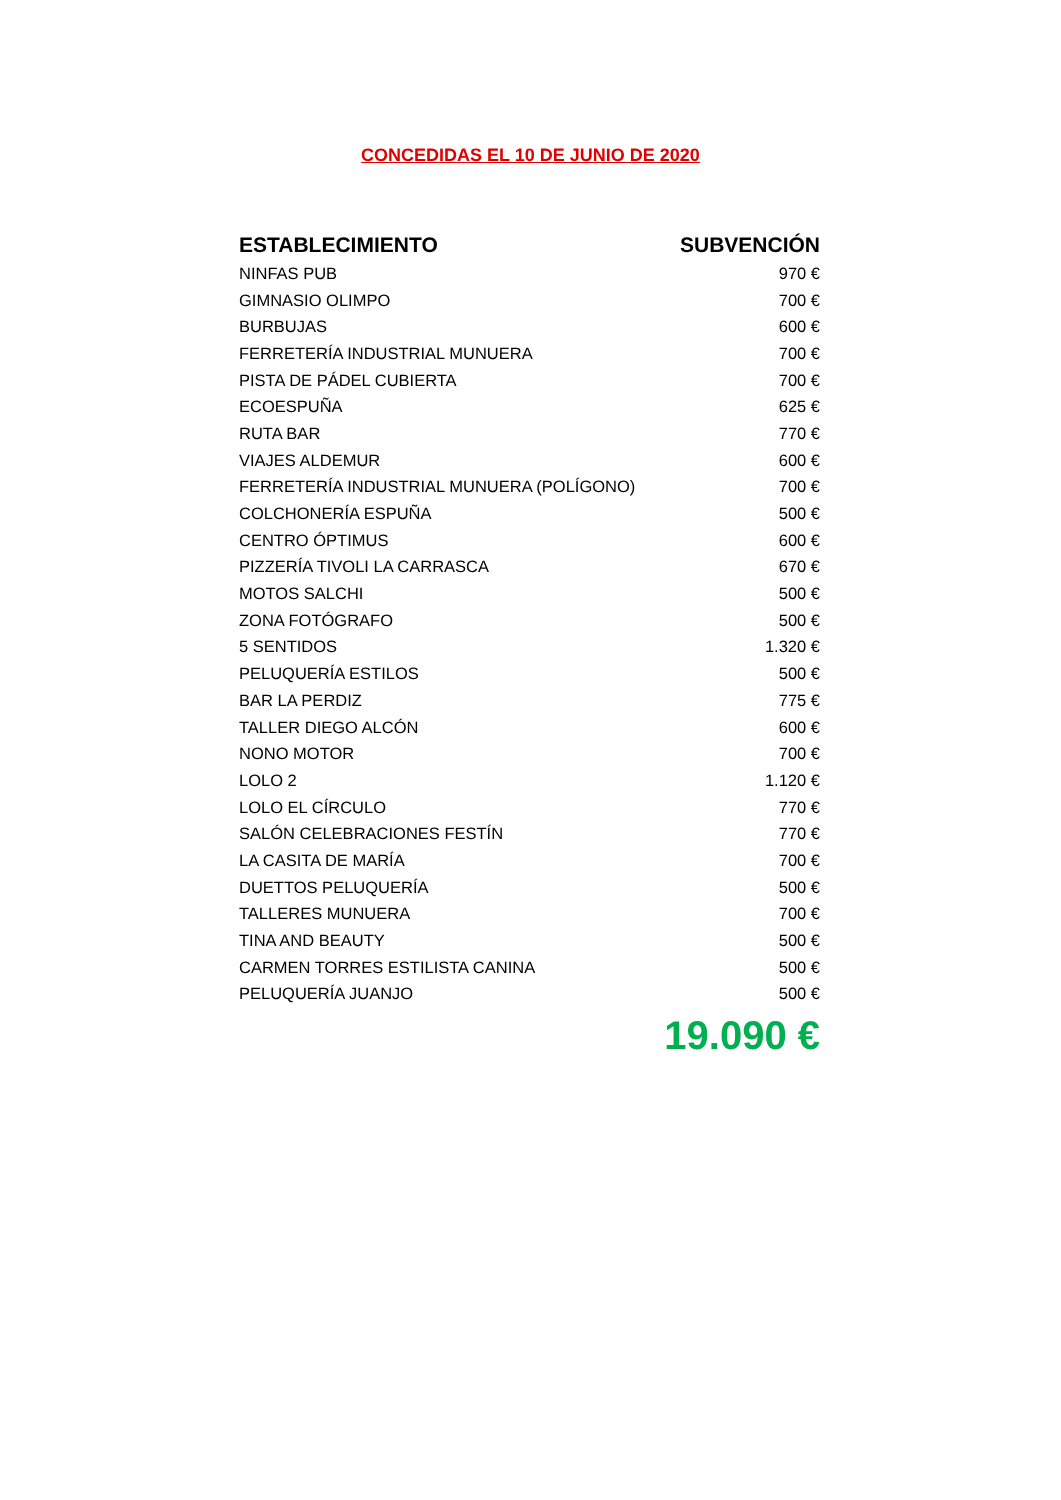CONCEDIDAS EL 10 DE JUNIO DE 2020
| ESTABLECIMIENTO | SUBVENCIÓN |
| --- | --- |
| NINFAS PUB | 970 € |
| GIMNASIO OLIMPO | 700 € |
| BURBUJAS | 600 € |
| FERRETERÍA INDUSTRIAL MUNUERA | 700 € |
| PISTA DE PÁDEL CUBIERTA | 700 € |
| ECOESPUÑA | 625 € |
| RUTA BAR | 770 € |
| VIAJES ALDEMUR | 600 € |
| FERRETERÍA INDUSTRIAL MUNUERA (POLÍGONO) | 700 € |
| COLCHONERÍA ESPUÑA | 500 € |
| CENTRO ÓPTIMUS | 600 € |
| PIZZERÍA TIVOLI LA CARRASCA | 670 € |
| MOTOS SALCHI | 500 € |
| ZONA FOTÓGRAFO | 500 € |
| 5 SENTIDOS | 1.320 € |
| PELUQUERÍA ESTILOS | 500 € |
| BAR LA PERDIZ | 775 € |
| TALLER DIEGO ALCÓN | 600 € |
| NONO MOTOR | 700 € |
| LOLO 2 | 1.120 € |
| LOLO EL CÍRCULO | 770 € |
| SALÓN CELEBRACIONES FESTÍN | 770 € |
| LA CASITA DE MARÍA | 700 € |
| DUETTOS PELUQUERÍA | 500 € |
| TALLERES MUNUERA | 700 € |
| TINA AND BEAUTY | 500 € |
| CARMEN TORRES ESTILISTA CANINA | 500 € |
| PELUQUERÍA JUANJO | 500 € |
| | 19.090 € |